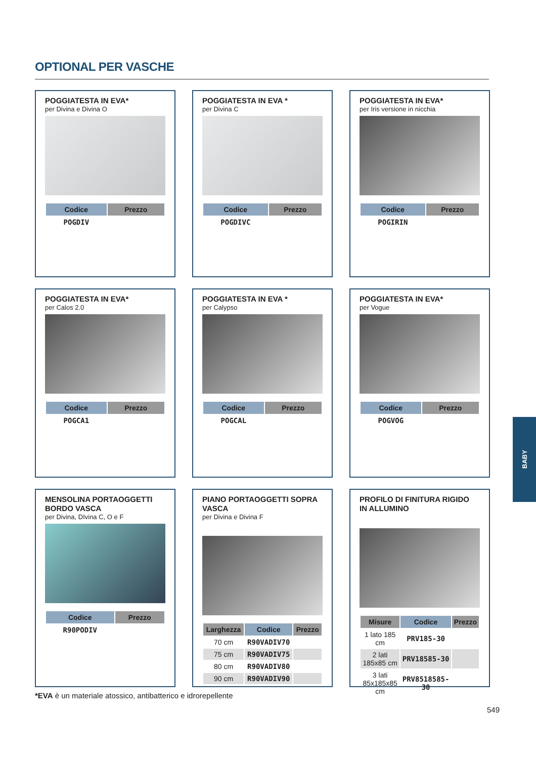OPTIONAL PER VASCHE
POGGIATESTA IN EVA*
per Divina e Divina O
| Codice | Prezzo |
| --- | --- |
| POGDIV | |
POGGIATESTA IN EVA *
per Divina C
| Codice | Prezzo |
| --- | --- |
| POGDIVC | |
POGGIATESTA IN EVA*
per Iris versione in nicchia
| Codice | Prezzo |
| --- | --- |
| POGIRIN | |
POGGIATESTA IN EVA*
per Calos 2.0
| Codice | Prezzo |
| --- | --- |
| POGCA1 | |
POGGIATESTA IN EVA *
per Calypso
| Codice | Prezzo |
| --- | --- |
| POGCAL | |
POGGIATESTA IN EVA*
per Vogue
| Codice | Prezzo |
| --- | --- |
| POGVOG | |
MENSOLINA PORTAOGGETTI
BORDO VASCA
per Divina, DIvina C, O e F
| Codice | Prezzo |
| --- | --- |
| R90PODIV | |
PIANO PORTAOGGETTI SOPRA VASCA
per Divina e Divina F
| Larghezza | Codice | Prezzo |
| --- | --- | --- |
| 70 cm | R90VADIV70 | |
| 75 cm | R90VADIV75 | |
| 80 cm | R90VADIV80 | |
| 90 cm | R90VADIV90 | |
PROFILO DI FINITURA RIGIDO
IN ALLUMINO
| Misure | Codice | Prezzo |
| --- | --- | --- |
| 1 lato 185 cm | PRV185-30 | |
| 2 lati 185x85 cm | PRV18585-30 | |
| 3 lati 85x185x85 cm | PRV8518585-30 | |
*EVA è un materiale atossico, antibatterico e idrorepellente
549
BABY